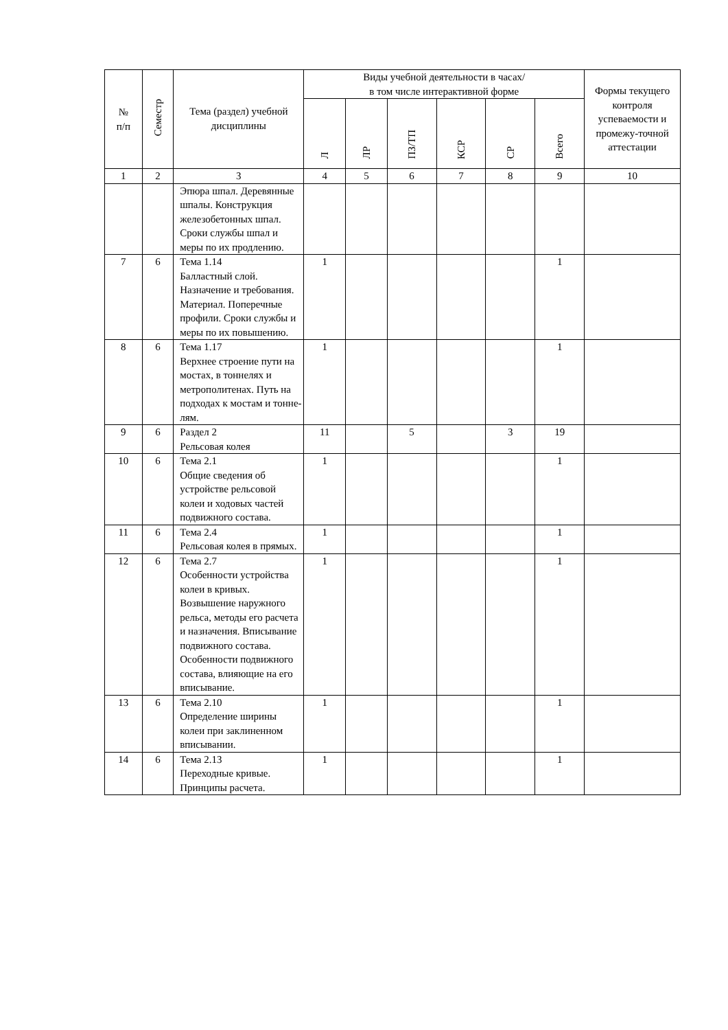| № п/п | Семестр | Тема (раздел) учебной дисциплины | Виды учебной деятельности в часах/ в том числе интерактивной форме | | | | | | Формы текущего контроля успеваемости и промежу-точной аттестации |
| --- | --- | --- | --- | --- | --- | --- | --- | --- | --- |
| | | | Л | ЛР | ПЗ/ТП | КСР | СР | Всего | |
| 1 | 2 | 3 | 4 | 5 | 6 | 7 | 8 | 9 | 10 |
| | | Эпюра шпал. Деревянные шпалы. Конструкция железобетонных шпал. Сроки службы шпал и меры по их продлению. | | | | | | | |
| 7 | 6 | Тема 1.14 Балластный слой. Назначение и требования. Материал. Поперечные профили. Сроки службы и меры по их повышению. | 1 | | | | | 1 | |
| 8 | 6 | Тема 1.17 Верхнее строение пути на мостах, в тоннелях и метрополитенах. Путь на подходах к мостам и тонне-лям. | 1 | | | | | 1 | |
| 9 | 6 | Раздел 2 Рельсовая колея | 11 | | 5 | | 3 | 19 | |
| 10 | 6 | Тема 2.1 Общие сведения об устройстве рельсовой колеи и ходовых частей подвижного состава. | 1 | | | | | 1 | |
| 11 | 6 | Тема 2.4 Рельсовая колея в прямых. | 1 | | | | | 1 | |
| 12 | 6 | Тема 2.7 Особенности устройства колеи в кривых. Возвышение наружного рельса, методы его расчета и назначения. Вписывание подвижного состава. Особенности подвижного состава, влияющие на его вписывание. | 1 | | | | | 1 | |
| 13 | 6 | Тема 2.10 Определение ширины колеи при заклиненном вписывании. | 1 | | | | | 1 | |
| 14 | 6 | Тема 2.13 Переходные кривые. Принципы расчета. | 1 | | | | | 1 | |